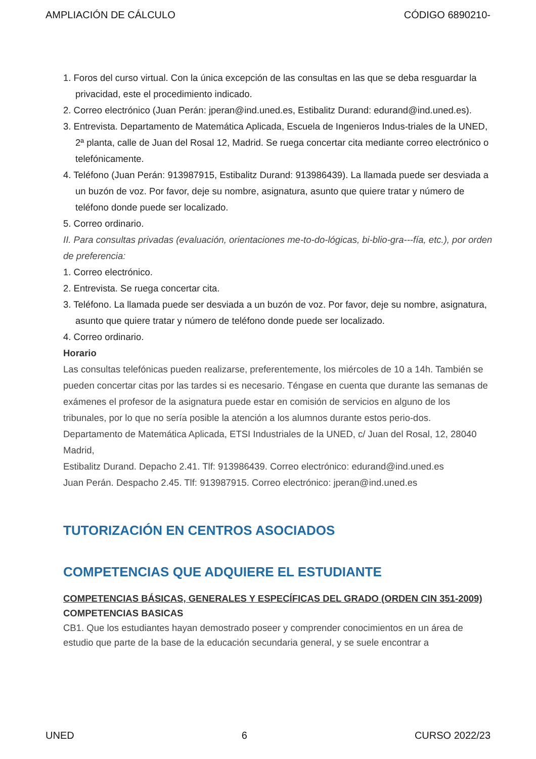AMPLIACIÓN DE CÁLCULO CÓDIGO 6890210-
1. Foros del curso virtual. Con la única excepción de las consultas en las que se deba resguardar la privacidad, este el procedimiento indicado.
2. Correo electrónico (Juan Perán: jperan@ind.uned.es, Estibalitz Durand: edurand@ind.uned.es).
3. Entrevista. Departamento de Matemática Aplicada, Escuela de Ingenieros Indus-triales de la UNED, 2ª planta, calle de Juan del Rosal 12, Madrid. Se ruega concertar cita mediante correo electrónico o telefónicamente.
4. Teléfono (Juan Perán: 913987915, Estibalitz Durand: 913986439). La llamada puede ser desviada a un buzón de voz. Por favor, deje su nombre, asignatura, asunto que quiere tratar y número de teléfono donde puede ser localizado.
5. Correo ordinario.
II. Para consultas privadas (evaluación, orientaciones me-to-do-lógicas, bi-blio-gra---fía, etc.), por orden de preferencia:
1. Correo electrónico.
2. Entrevista. Se ruega concertar cita.
3. Teléfono. La llamada puede ser desviada a un buzón de voz. Por favor, deje su nombre, asignatura, asunto que quiere tratar y número de teléfono donde puede ser localizado.
4. Correo ordinario.
Horario
Las consultas telefónicas pueden realizarse, preferentemente, los miércoles de 10 a 14h. También se pueden concertar citas por las tardes si es necesario. Téngase en cuenta que durante las semanas de exámenes el profesor de la asignatura puede estar en comisión de servicios en alguno de los tribunales, por lo que no sería posible la atención a los alumnos durante estos perio-dos.
Departamento de Matemática Aplicada, ETSI Industriales de la UNED, c/ Juan del Rosal, 12, 28040 Madrid,
Estibalitz Durand. Depacho 2.41. Tlf: 913986439. Correo electrónico: edurand@ind.uned.es
Juan Perán. Despacho 2.45. Tlf: 913987915. Correo electrónico: jperan@ind.uned.es
TUTORIZACIÓN EN CENTROS ASOCIADOS
COMPETENCIAS QUE ADQUIERE EL ESTUDIANTE
COMPETENCIAS BÁSICAS, GENERALES Y ESPECÍFICAS DEL GRADO (ORDEN CIN 351-2009)
COMPETENCIAS BASICAS
CB1. Que los estudiantes hayan demostrado poseer y comprender conocimientos en un área de estudio que parte de la base de la educación secundaria general, y se suele encontrar a
UNED 6 CURSO 2022/23